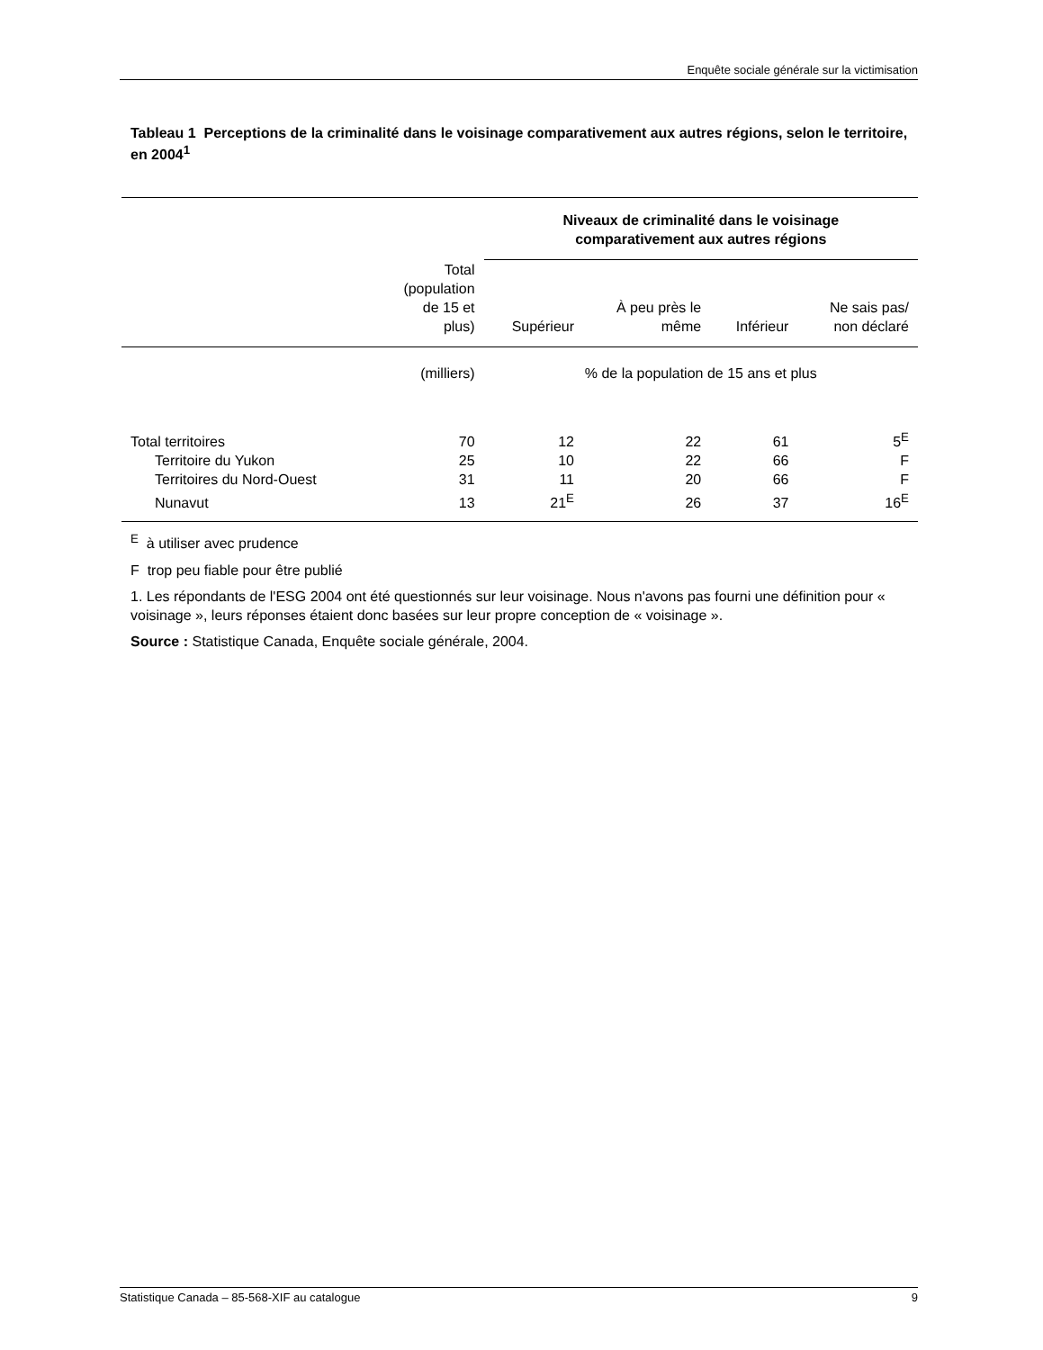Enquête sociale générale sur la victimisation
Tableau 1 Perceptions de la criminalité dans le voisinage comparativement aux autres régions, selon le territoire, en 2004<sup>1</sup>
| | | Niveaux de criminalité dans le voisinage comparativement aux autres régions | | | |
| | Total (population de 15 et plus) | Supérieur | À peu près le même | Inférieur | Ne sais pas/ non déclaré |
| | (milliers) | % de la population de 15 ans et plus | | | |
| Total territoires | 70 | 12 | 22 | 61 | 5<sup>E</sup> |
| Territoire du Yukon | 25 | 10 | 22 | 66 | F |
| Territoires du Nord-Ouest | 31 | 11 | 20 | 66 | F |
| Nunavut | 13 | 21<sup>E</sup> | 26 | 37 | 16<sup>E</sup> |
<sup>E</sup> à utiliser avec prudence
F trop peu fiable pour être publié
1. Les répondants de l'ESG 2004 ont été questionnés sur leur voisinage. Nous n'avons pas fourni une définition pour « voisinage », leurs réponses étaient donc basées sur leur propre conception de « voisinage ».
Source : Statistique Canada, Enquête sociale générale, 2004.
Statistique Canada – 85-568-XIF au catalogue 9